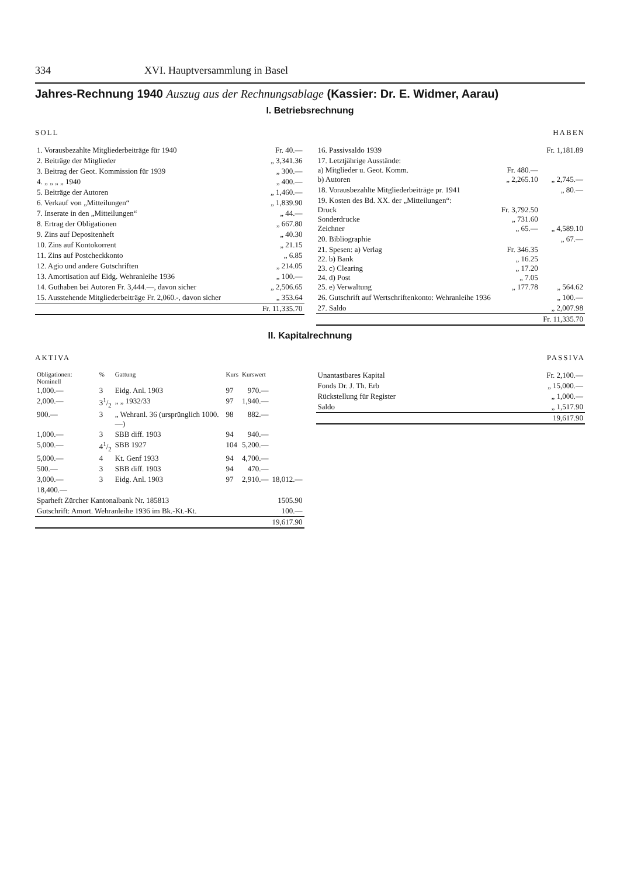334 XVI. Hauptversammlung in Basel
Jahres-Rechnung 1940 Auszug aus der Rechnungsablage (Kassier: Dr. E. Widmer, Aarau)
I. Betriebsrechnung
SOLL
| 1. Vorausbezahlte Mitgliederbeiträge für 1940 | Fr. 40.— |
| 2. Beiträge der Mitglieder | „ 3,341.36 |
| 3. Beitrag der Geot. Kommission für 1939 | „ 300.— |
| 4. „ „ „ „ 1940 | „ 400.— |
| 5. Beiträge der Autoren | „ 1,460.— |
| 6. Verkauf von „Mitteilungen“ | „ 1,839.90 |
| 7. Inserate in den „Mitteilungen“ | „ 44.— |
| 8. Ertrag der Obligationen | „ 667.80 |
| 9. Zins auf Depositenheft | „ 40.30 |
| 10. Zins auf Kontokorrent | „ 21.15 |
| 11. Zins auf Postcheckkonto | „ 6.85 |
| 12. Agio und andere Gutschriften | „ 214.05 |
| 13. Amortisation auf Eidg. Wehranleihe 1936 | „ 100.— |
| 14. Guthaben bei Autoren Fr. 3,444.—, davon sicher | „ 2,506.65 |
| 15. Ausstehende Mitgliederbeiträge Fr. 2,060.-, davon sicher | „ 353.64 |
| | Fr. 11,335.70 |
HABEN
| 16. Passivsaldo 1939 | | Fr. 1,181.89 |
| 17. Letztjährige Ausstände: a) Mitglieder u. Geot. Komm. b) Autoren | Fr. 480.— „ 2,265.10 | „ 2,745.— |
| 18. Vorausbezahlte Mitgliederbeiträge pr. 1941 | | „ 80.— |
| 19. Kosten des Bd. XX. der „Mitteilungen“: Druck Sonderdrucke Zeichner | Fr. 3,792.50 „ 731.60 „ 65.— | „ 4,589.10 |
| 20. Bibliographie | | „ 67.— |
| 21. Spesen: a) Verlag 22. b) Bank 23. c) Clearing 24. d) Post 25. e) Verwaltung | Fr. 346.35 „ 16.25 „ 17.20 „ 7.05 „ 177.78 | „ 564.62 |
| 26. Gutschrift auf Wertschriftenkonto: Wehranleihe 1936 | | „ 100.— |
| 27. Saldo | | „ 2,007.98 |
| | | Fr. 11,335.70 |
II. Kapitalrechnung
AKTIVA
| Obligationen: Nominell | % | Gattung | Kurs | Kurswert | |
| --- | --- | --- | --- | --- | --- |
| 1,000.— | 3 | Eidg. Anl. 1903 | 97 | 970.— | |
| 2,000.— | 31/2 | „ „ 1932/33 | 97 | 1,940.— | |
| 900.— | 3 | „ Wehranl. 36 (ursprünglich 1000.—) | 98 | 882.— | |
| 1,000.— | 3 | SBB diff. 1903 | 94 | 940.— | |
| 5,000.— | 41/2 | SBB 1927 | 104 | 5,200.— | |
| 5,000.— | 4 | Kt. Genf 1933 | 94 | 4,700.— | |
| 500.— | 3 | SBB diff. 1903 | 94 | 470.— | |
| 3,000.— | 3 | Eidg. Anl. 1903 | 97 | 2,910.— | 18,012.— |
| 18,400.— | | | | | |
| Sparheft Zürcher Kantonalbank Nr. 185813 | | | | | 1505.90 |
| Gutschrift: Amort. Wehranleihe 1936 im Bk.-Kt.-Kt. | | | | | 100.— |
| | | | | | 19,617.90 |
PASSIVA
| Unantastbares Kapital | Fr. 2,100.— |
| Fonds Dr. J. Th. Erb | „ 15,000.— |
| Rückstellung für Register | „ 1,000.— |
| Saldo | „ 1,517.90 |
| | 19,617.90 |